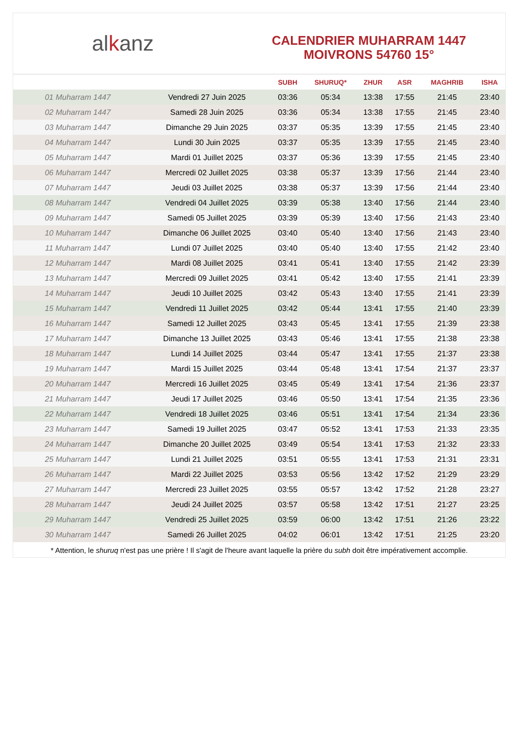al k anz
CALENDRIER MUHARRAM 1447
MOIVRONS 54760 15°
| | | SUBH | SHURUQ* | ZHUR | ASR | MAGHRIB | ISHA |
| --- | --- | --- | --- | --- | --- | --- | --- |
| 01 Muharram 1447 | Vendredi 27 Juin 2025 | 03:36 | 05:34 | 13:38 | 17:55 | 21:45 | 23:40 |
| 02 Muharram 1447 | Samedi 28 Juin 2025 | 03:36 | 05:34 | 13:38 | 17:55 | 21:45 | 23:40 |
| 03 Muharram 1447 | Dimanche 29 Juin 2025 | 03:37 | 05:35 | 13:39 | 17:55 | 21:45 | 23:40 |
| 04 Muharram 1447 | Lundi 30 Juin 2025 | 03:37 | 05:35 | 13:39 | 17:55 | 21:45 | 23:40 |
| 05 Muharram 1447 | Mardi 01 Juillet 2025 | 03:37 | 05:36 | 13:39 | 17:55 | 21:45 | 23:40 |
| 06 Muharram 1447 | Mercredi 02 Juillet 2025 | 03:38 | 05:37 | 13:39 | 17:56 | 21:44 | 23:40 |
| 07 Muharram 1447 | Jeudi 03 Juillet 2025 | 03:38 | 05:37 | 13:39 | 17:56 | 21:44 | 23:40 |
| 08 Muharram 1447 | Vendredi 04 Juillet 2025 | 03:39 | 05:38 | 13:40 | 17:56 | 21:44 | 23:40 |
| 09 Muharram 1447 | Samedi 05 Juillet 2025 | 03:39 | 05:39 | 13:40 | 17:56 | 21:43 | 23:40 |
| 10 Muharram 1447 | Dimanche 06 Juillet 2025 | 03:40 | 05:40 | 13:40 | 17:56 | 21:43 | 23:40 |
| 11 Muharram 1447 | Lundi 07 Juillet 2025 | 03:40 | 05:40 | 13:40 | 17:55 | 21:42 | 23:40 |
| 12 Muharram 1447 | Mardi 08 Juillet 2025 | 03:41 | 05:41 | 13:40 | 17:55 | 21:42 | 23:39 |
| 13 Muharram 1447 | Mercredi 09 Juillet 2025 | 03:41 | 05:42 | 13:40 | 17:55 | 21:41 | 23:39 |
| 14 Muharram 1447 | Jeudi 10 Juillet 2025 | 03:42 | 05:43 | 13:40 | 17:55 | 21:41 | 23:39 |
| 15 Muharram 1447 | Vendredi 11 Juillet 2025 | 03:42 | 05:44 | 13:41 | 17:55 | 21:40 | 23:39 |
| 16 Muharram 1447 | Samedi 12 Juillet 2025 | 03:43 | 05:45 | 13:41 | 17:55 | 21:39 | 23:38 |
| 17 Muharram 1447 | Dimanche 13 Juillet 2025 | 03:43 | 05:46 | 13:41 | 17:55 | 21:38 | 23:38 |
| 18 Muharram 1447 | Lundi 14 Juillet 2025 | 03:44 | 05:47 | 13:41 | 17:55 | 21:37 | 23:38 |
| 19 Muharram 1447 | Mardi 15 Juillet 2025 | 03:44 | 05:48 | 13:41 | 17:54 | 21:37 | 23:37 |
| 20 Muharram 1447 | Mercredi 16 Juillet 2025 | 03:45 | 05:49 | 13:41 | 17:54 | 21:36 | 23:37 |
| 21 Muharram 1447 | Jeudi 17 Juillet 2025 | 03:46 | 05:50 | 13:41 | 17:54 | 21:35 | 23:36 |
| 22 Muharram 1447 | Vendredi 18 Juillet 2025 | 03:46 | 05:51 | 13:41 | 17:54 | 21:34 | 23:36 |
| 23 Muharram 1447 | Samedi 19 Juillet 2025 | 03:47 | 05:52 | 13:41 | 17:53 | 21:33 | 23:35 |
| 24 Muharram 1447 | Dimanche 20 Juillet 2025 | 03:49 | 05:54 | 13:41 | 17:53 | 21:32 | 23:33 |
| 25 Muharram 1447 | Lundi 21 Juillet 2025 | 03:51 | 05:55 | 13:41 | 17:53 | 21:31 | 23:31 |
| 26 Muharram 1447 | Mardi 22 Juillet 2025 | 03:53 | 05:56 | 13:42 | 17:52 | 21:29 | 23:29 |
| 27 Muharram 1447 | Mercredi 23 Juillet 2025 | 03:55 | 05:57 | 13:42 | 17:52 | 21:28 | 23:27 |
| 28 Muharram 1447 | Jeudi 24 Juillet 2025 | 03:57 | 05:58 | 13:42 | 17:51 | 21:27 | 23:25 |
| 29 Muharram 1447 | Vendredi 25 Juillet 2025 | 03:59 | 06:00 | 13:42 | 17:51 | 21:26 | 23:22 |
| 30 Muharram 1447 | Samedi 26 Juillet 2025 | 04:02 | 06:01 | 13:42 | 17:51 | 21:25 | 23:20 |
* Attention, le shuruq n'est pas une prière ! Il s'agit de l'heure avant laquelle la prière du subh doit être impérativement accomplie.